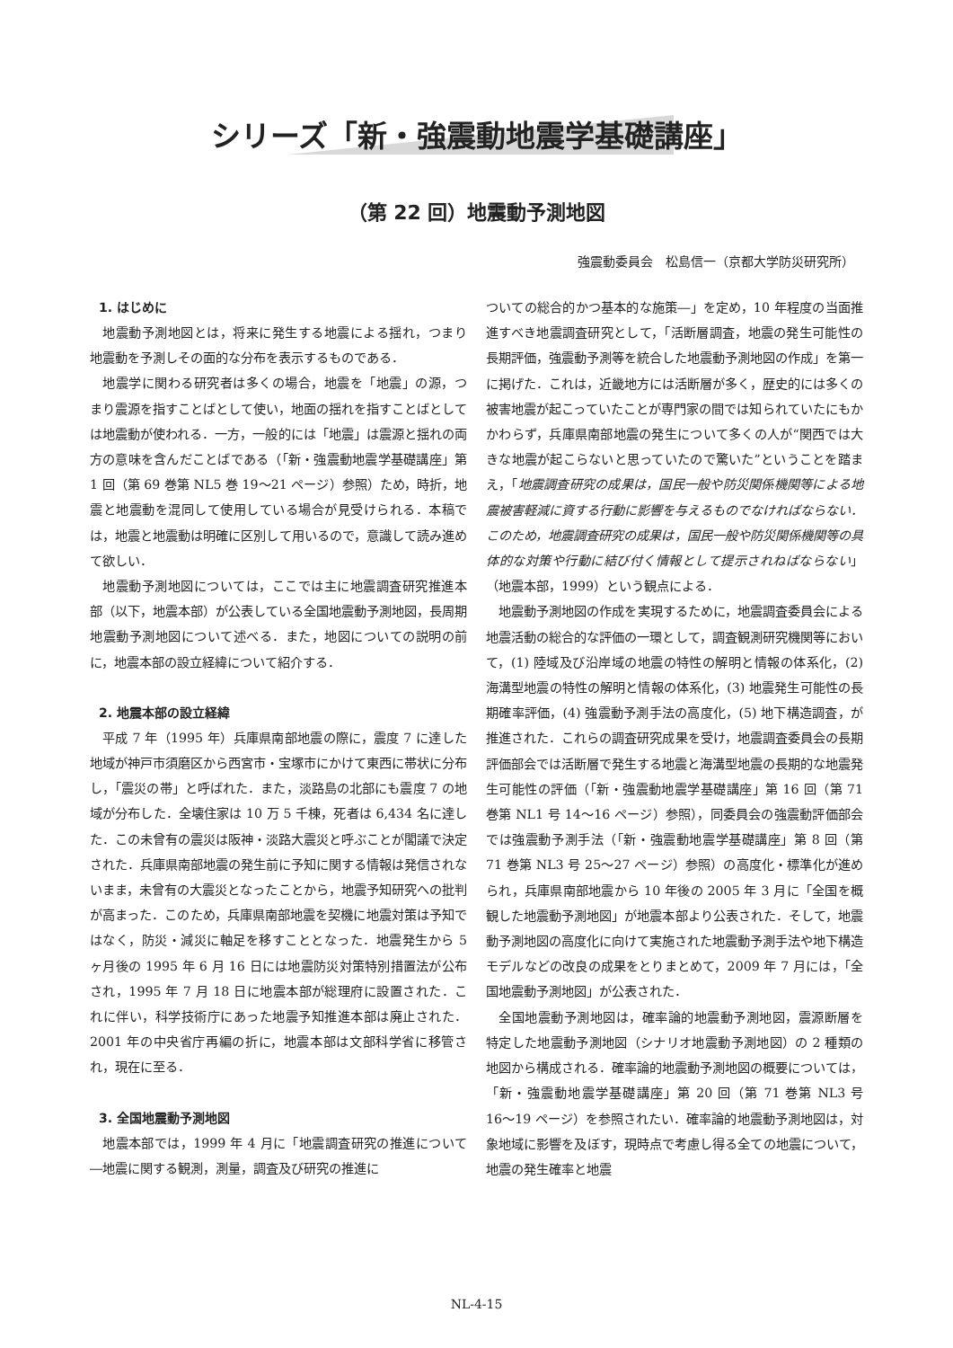シリーズ「新・強震動地震学基礎講座」
（第 22 回）地震動予測地図
強震動委員会　松島信一（京都大学防災研究所）
1. はじめに
地震動予測地図とは，将来に発生する地震による揺れ，つまり地震動を予測しその面的な分布を表示するものである．
地震学に関わる研究者は多くの場合，地震を「地震」の源，つまり震源を指すことばとして使い，地面の揺れを指すことばとしては地震動が使われる．一方，一般的には「地震」は震源と揺れの両方の意味を含んだことばである（「新・強震動地震学基礎講座」第 1 回（第 69 巻第 NL5 巻 19〜21 ページ）参照）ため，時折，地震と地震動を混同して使用している場合が見受けられる．本稿では，地震と地震動は明確に区別して用いるので，意識して読み進めて欲しい．
地震動予測地図については，ここでは主に地震調査研究推進本部（以下，地震本部）が公表している全国地震動予測地図，長周期地震動予測地図について述べる．また，地図についての説明の前に，地震本部の設立経緯について紹介する．
2. 地震本部の設立経緯
平成 7 年（1995 年）兵庫県南部地震の際に，震度 7 に達した地域が神戸市須磨区から西宮市・宝塚市にかけて東西に帯状に分布し，「震災の帯」と呼ばれた．また，淡路島の北部にも震度 7 の地域が分布した．全壊住家は 10 万 5 千棟，死者は 6,434 名に達した．この未曾有の震災は阪神・淡路大震災と呼ぶことが閣議で決定された．兵庫県南部地震の発生前に予知に関する情報は発信されないまま，未曾有の大震災となったことから，地震予知研究への批判が高まった．このため，兵庫県南部地震を契機に地震対策は予知ではなく，防災・減災に軸足を移すこととなった．地震発生から 5 ヶ月後の 1995 年 6 月 16 日には地震防災対策特別措置法が公布され，1995 年 7 月 18 日に地震本部が総理府に設置された．これに伴い，科学技術庁にあった地震予知推進本部は廃止された．2001 年の中央省庁再編の折に，地震本部は文部科学省に移管され，現在に至る．
3. 全国地震動予測地図
地震本部では，1999 年 4 月に「地震調査研究の推進について―地震に関する観測，測量，調査及び研究の推進に
ついての総合的かつ基本的な施策―」を定め，10 年程度の当面推進すべき地震調査研究として，「活断層調査，地震の発生可能性の長期評価，強震動予測等を統合した地震動予測地図の作成」を第一に掲げた．これは，近畿地方には活断層が多く，歴史的には多くの被害地震が起こっていたことが専門家の間では知られていたにもかかわらず，兵庫県南部地震の発生について多くの人が“関西では大きな地震が起こらないと思っていたので驚いた”ということを踏まえ，「地震調査研究の成果は，国民一般や防災関係機関等による地震被害軽減に資する行動に影響を与えるものでなければならない．このため，地震調査研究の成果は，国民一般や防災関係機関等の具体的な対策や行動に結び付く情報として提示されねばならない」（地震本部，1999）という観点による．
地震動予測地図の作成を実現するために，地震調査委員会による地震活動の総合的な評価の一環として，調査観測研究機関等において，(1) 陸域及び沿岸域の地震の特性の解明と情報の体系化，(2) 海溝型地震の特性の解明と情報の体系化，(3) 地震発生可能性の長期確率評価，(4) 強震動予測手法の高度化，(5) 地下構造調査，が推進された．これらの調査研究成果を受け，地震調査委員会の長期評価部会では活断層で発生する地震と海溝型地震の長期的な地震発生可能性の評価（「新・強震動地震学基礎講座」第 16 回（第 71 巻第 NL1 号 14〜16 ページ）参照），同委員会の強震動評価部会では強震動予測手法（「新・強震動地震学基礎講座」第 8 回（第 71 巻第 NL3 号 25〜27 ページ）参照）の高度化・標準化が進められ，兵庫県南部地震から 10 年後の 2005 年 3 月に「全国を概観した地震動予測地図」が地震本部より公表された．そして，地震動予測地図の高度化に向けて実施された地震動予測手法や地下構造モデルなどの改良の成果をとりまとめて，2009 年 7 月には，「全国地震動予測地図」が公表された．
全国地震動予測地図は，確率論的地震動予測地図，震源断層を特定した地震動予測地図（シナリオ地震動予測地図）の 2 種類の地図から構成される．確率論的地震動予測地図の概要については，「新・強震動地震学基礎講座」第 20 回（第 71 巻第 NL3 号 16〜19 ページ）を参照されたい．確率論的地震動予測地図は，対象地域に影響を及ぼす，現時点で考慮し得る全ての地震について，地震の発生確率と地震
NL-4-15